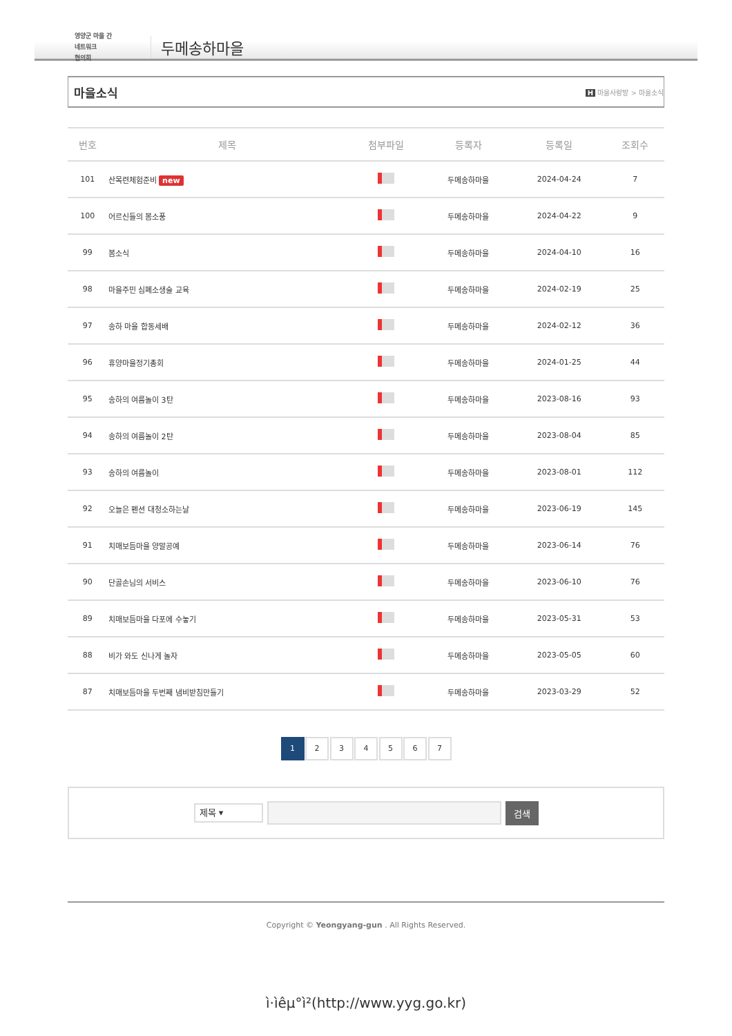영양군 마을 간
네트워크
협의회
두메송하마을
마을소식
H 마을사랑방 > 마을소식
| 번호 | 제목 | 첨부파일 | 등록자 | 등록일 | 조회수 |
| --- | --- | --- | --- | --- | --- |
| 101 | 산목련체험준비 new | | 두메송하마을 | 2024-04-24 | 7 |
| 100 | 어르신들의 봄소풍 | | 두메송하마을 | 2024-04-22 | 9 |
| 99 | 봄소식 | | 두메송하마을 | 2024-04-10 | 16 |
| 98 | 마을주민 심폐소생술 교육 | | 두메송하마을 | 2024-02-19 | 25 |
| 97 | 송하 마을 합동세배 | | 두메송하마을 | 2024-02-12 | 36 |
| 96 | 휴양마을정기총회 | | 두메송하마을 | 2024-01-25 | 44 |
| 95 | 송하의 여름놀이 3탄 | | 두메송하마을 | 2023-08-16 | 93 |
| 94 | 송하의 여름놀이 2탄 | | 두메송하마을 | 2023-08-04 | 85 |
| 93 | 송하의 여름놀이 | | 두메송하마을 | 2023-08-01 | 112 |
| 92 | 오늘은 펜션 대청소하는날 | | 두메송하마을 | 2023-06-19 | 145 |
| 91 | 치매보듬마을 양말공예 | | 두메송하마을 | 2023-06-14 | 76 |
| 90 | 단골손님의 서비스 | | 두메송하마을 | 2023-06-10 | 76 |
| 89 | 치매보듬마을 다포에 수놓기 | | 두메송하마을 | 2023-05-31 | 53 |
| 88 | 비가 와도 신나게 놀자 | | 두메송하마을 | 2023-05-05 | 60 |
| 87 | 치매보듬마을 두번째 냄비받침만들기 | | 두메송하마을 | 2023-03-29 | 52 |
1 2 3 4 5 6 7
제목 ▾
검색
Copyright © Yeongyang-gun . All Rights Reserved.
ì·ìêµ°ì²(http://www.yyg.go.kr)